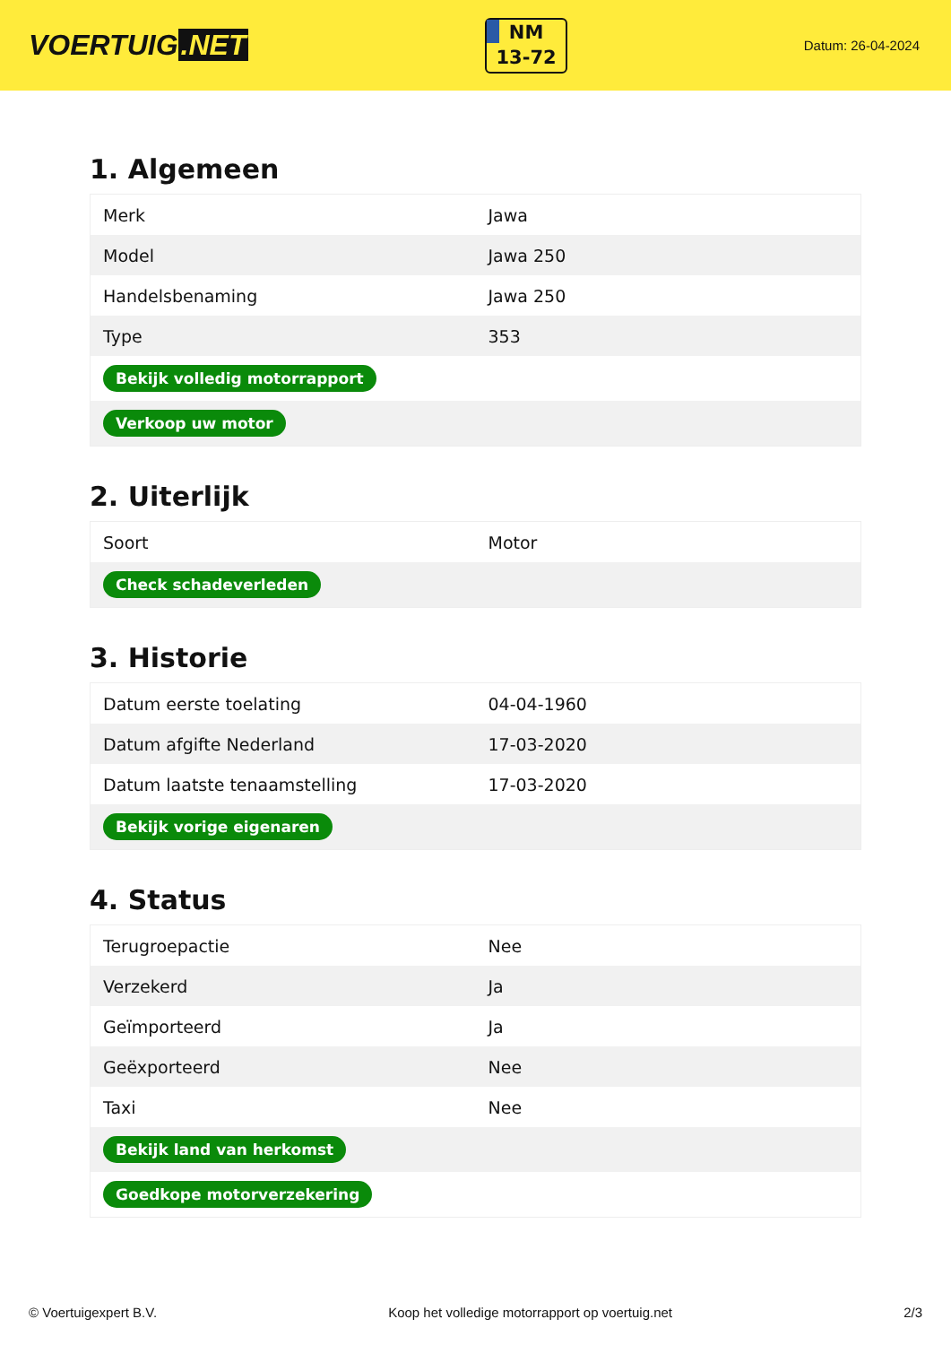VOERTUIG.NET
NM
13-72
Datum: 26-04-2024
1. Algemeen
| Merk | Jawa |
| Model | Jawa 250 |
| Handelsbenaming | Jawa 250 |
| Type | 353 |
| Bekijk volledig motorrapport | |
| Verkoop uw motor | |
2. Uiterlijk
| Soort | Motor |
| Check schadeverleden | |
3. Historie
| Datum eerste toelating | 04-04-1960 |
| Datum afgifte Nederland | 17-03-2020 |
| Datum laatste tenaamstelling | 17-03-2020 |
| Bekijk vorige eigenaren | |
4. Status
| Terugroepactie | Nee |
| Verzekerd | Ja |
| Geïmporteerd | Ja |
| Geëxporteerd | Nee |
| Taxi | Nee |
| Bekijk land van herkomst | |
| Goedkope motorverzekering | |
© Voertuigexpert B.V. Koop het volledige motorrapport op voertuig.net 2/3